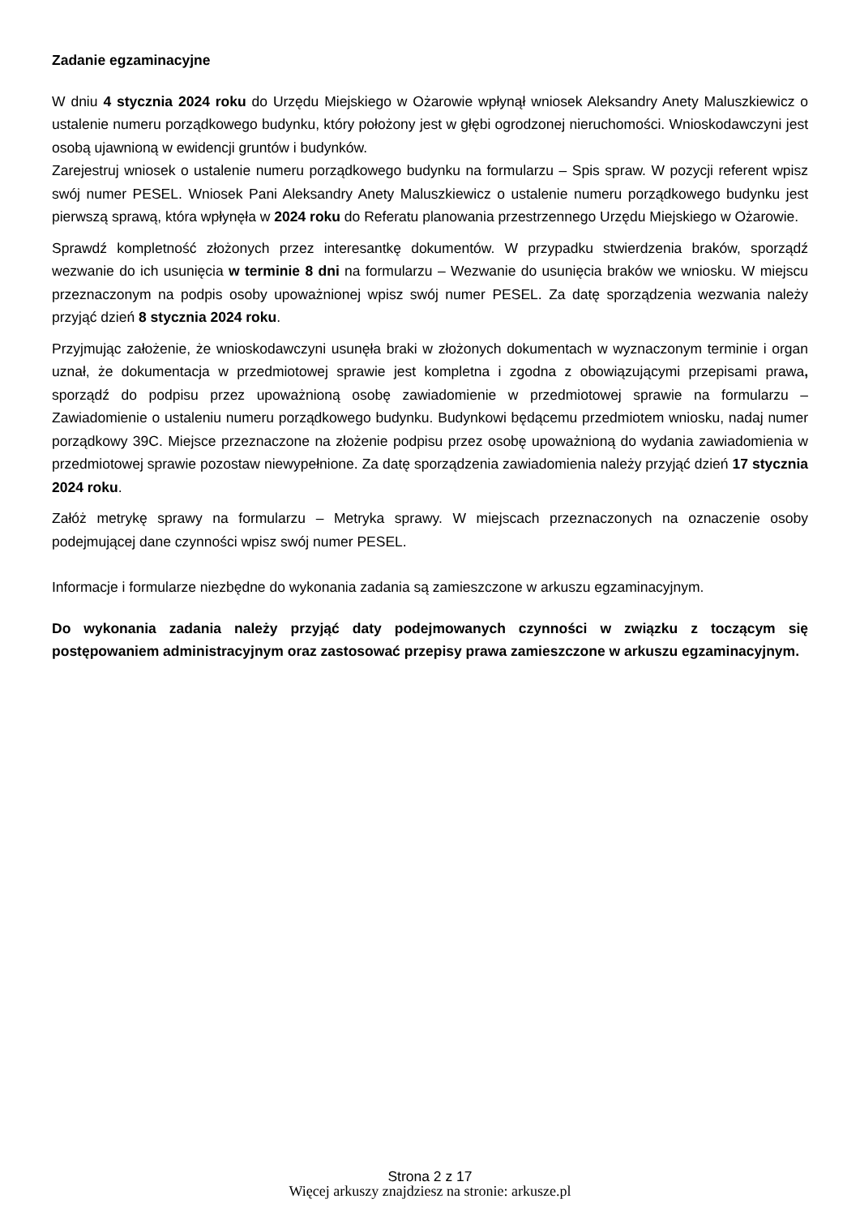Zadanie egzaminacyjne
W dniu 4 stycznia 2024 roku do Urzędu Miejskiego w Ożarowie wpłynął wniosek Aleksandry Anety Maluszkiewicz o ustalenie numeru porządkowego budynku, który położony jest w głębi ogrodzonej nieruchomości. Wnioskodawczyni jest osobą ujawnioną w ewidencji gruntów i budynków.
Zarejestruj wniosek o ustalenie numeru porządkowego budynku na formularzu – Spis spraw. W pozycji referent wpisz swój numer PESEL. Wniosek Pani Aleksandry Anety Maluszkiewicz o ustalenie numeru porządkowego budynku jest pierwszą sprawą, która wpłynęła w 2024 roku do Referatu planowania przestrzennego Urzędu Miejskiego w Ożarowie.
Sprawdź kompletność złożonych przez interesantkę dokumentów. W przypadku stwierdzenia braków, sporządź wezwanie do ich usunięcia w terminie 8 dni na formularzu – Wezwanie do usunięcia braków we wniosku. W miejscu przeznaczonym na podpis osoby upoważnionej wpisz swój numer PESEL. Za datę sporządzenia wezwania należy przyjąć dzień 8 stycznia 2024 roku.
Przyjmując założenie, że wnioskodawczyni usunęła braki w złożonych dokumentach w wyznaczonym terminie i organ uznał, że dokumentacja w przedmiotowej sprawie jest kompletna i zgodna z obowiązującymi przepisami prawa, sporządź do podpisu przez upoważnioną osobę zawiadomienie w przedmiotowej sprawie na formularzu – Zawiadomienie o ustaleniu numeru porządkowego budynku. Budynkowi będącemu przedmiotem wniosku, nadaj numer porządkowy 39C. Miejsce przeznaczone na złożenie podpisu przez osobę upoważnioną do wydania zawiadomienia w przedmiotowej sprawie pozostaw niewypełnione. Za datę sporządzenia zawiadomienia należy przyjąć dzień 17 stycznia 2024 roku.
Załóż metrykę sprawy na formularzu – Metryka sprawy. W miejscach przeznaczonych na oznaczenie osoby podejmującej dane czynności wpisz swój numer PESEL.
Informacje i formularze niezbędne do wykonania zadania są zamieszczone w arkuszu egzaminacyjnym.
Do wykonania zadania należy przyjąć daty podejmowanych czynności w związku z toczącym się postępowaniem administracyjnym oraz zastosować przepisy prawa zamieszczone w arkuszu egzaminacyjnym.
Strona 2 z 17
Więcej arkuszy znajdziesz na stronie: arkusze.pl